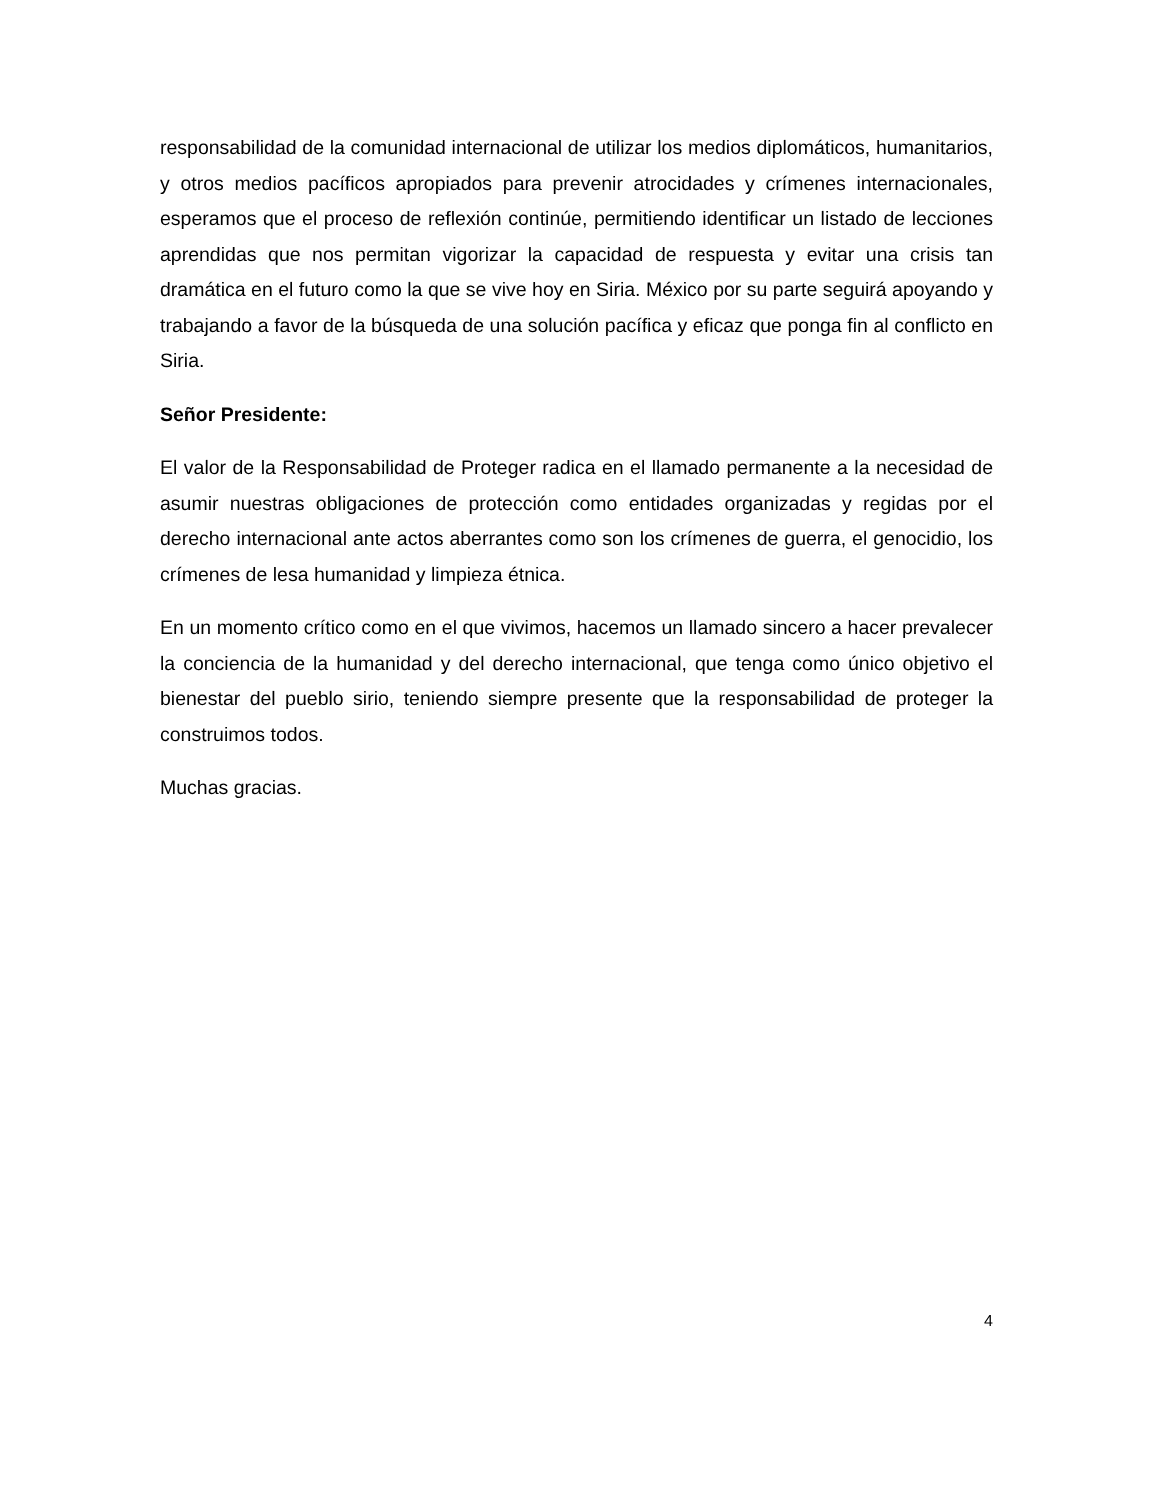responsabilidad de la comunidad internacional de utilizar los medios diplomáticos, humanitarios, y otros medios pacíficos apropiados para prevenir atrocidades y crímenes internacionales, esperamos que el proceso de reflexión continúe, permitiendo identificar un listado de lecciones aprendidas que nos permitan vigorizar la capacidad de respuesta y evitar una crisis tan dramática en el futuro como la que se vive hoy en Siria. México por su parte seguirá apoyando y trabajando a favor de la búsqueda de una solución pacífica y eficaz que ponga fin al conflicto en Siria.
Señor Presidente:
El valor de la Responsabilidad de Proteger radica en el llamado permanente a la necesidad de asumir nuestras obligaciones de protección como entidades organizadas y regidas por el derecho internacional ante actos aberrantes como son los crímenes de guerra, el genocidio, los crímenes de lesa humanidad y limpieza étnica.
En un momento crítico como en el que vivimos, hacemos un llamado sincero a hacer prevalecer la conciencia de la humanidad y del derecho internacional, que tenga como único objetivo el bienestar del pueblo sirio, teniendo siempre presente que la responsabilidad de proteger la construimos todos.
Muchas gracias.
4